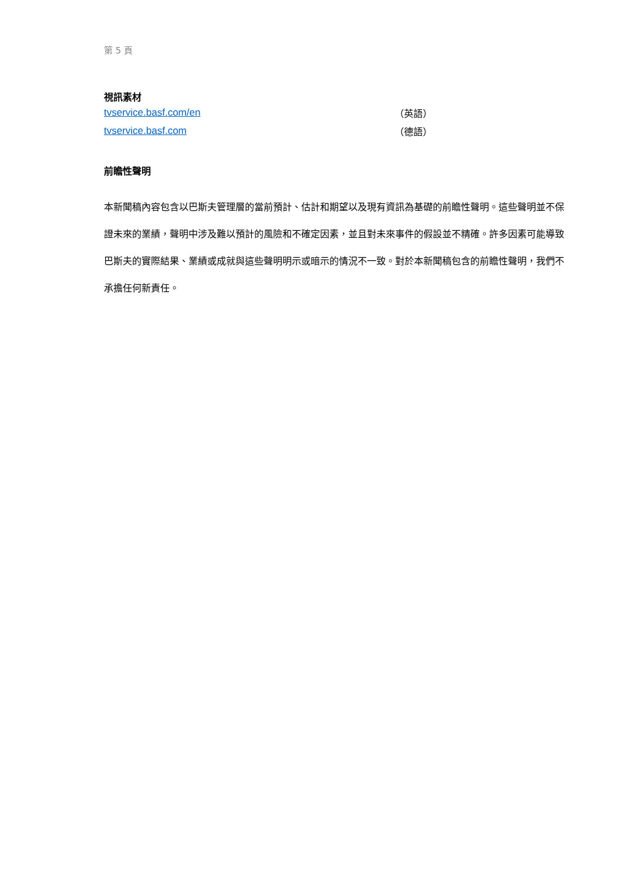第 5 頁
視訊素材
tvservice.basf.com/en （英語）
tvservice.basf.com （德語）
前瞻性聲明
本新聞稿內容包含以巴斯夫管理層的當前預計、估計和期望以及現有資訊為基礎的前瞻性聲明。這些聲明並不保證未來的業績，聲明中涉及難以預計的風險和不確定因素，並且對未來事件的假設並不精確。許多因素可能導致巴斯夫的實際結果、業績或成就與這些聲明明示或暗示的情況不一致。對於本新聞稿包含的前瞻性聲明，我們不承擔任何新責任。